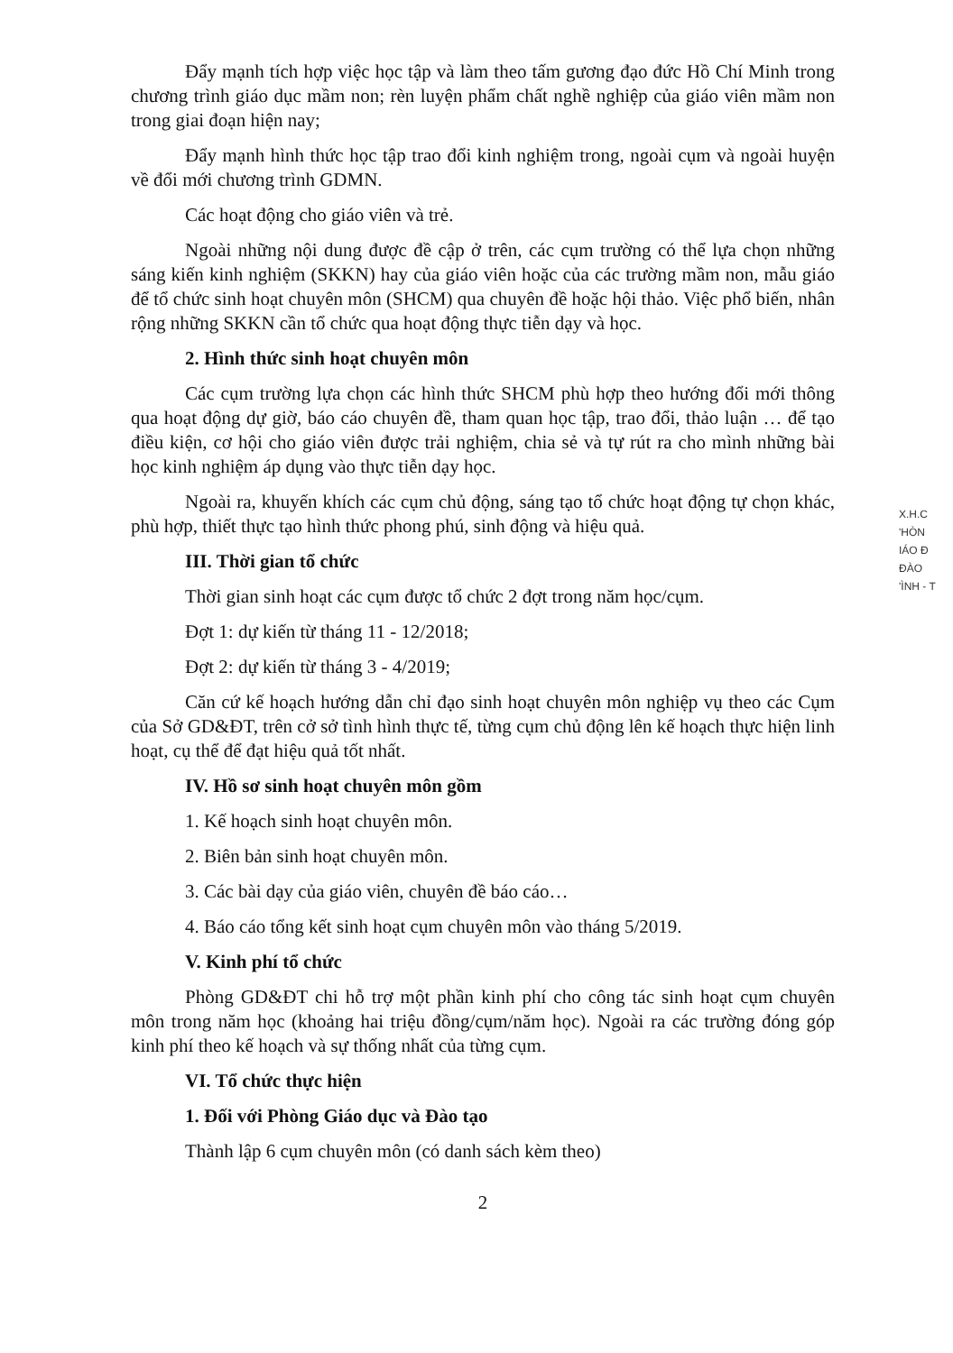Đẩy mạnh tích hợp việc học tập và làm theo tấm gương đạo đức Hồ Chí Minh trong chương trình giáo dục mầm non; rèn luyện phẩm chất nghề nghiệp của giáo viên mầm non trong giai đoạn hiện nay;
Đẩy mạnh hình thức học tập trao đổi kinh nghiệm trong, ngoài cụm và ngoài huyện về đổi mới chương trình GDMN.
Các hoạt động cho giáo viên và trẻ.
Ngoài những nội dung được đề cập ở trên, các cụm trường có thể lựa chọn những sáng kiến kinh nghiệm (SKKN) hay của giáo viên hoặc của các trường mầm non, mẫu giáo để tổ chức sinh hoạt chuyên môn (SHCM) qua chuyên đề hoặc hội thảo. Việc phổ biến, nhân rộng những SKKN cần tổ chức qua hoạt động thực tiễn dạy và học.
2. Hình thức sinh hoạt chuyên môn
Các cụm trường lựa chọn các hình thức SHCM phù hợp theo hướng đổi mới thông qua hoạt động dự giờ, báo cáo chuyên đề, tham quan học tập, trao đổi, thảo luận … để tạo điều kiện, cơ hội cho giáo viên được trải nghiệm, chia sẻ và tự rút ra cho mình những bài học kinh nghiệm áp dụng vào thực tiễn dạy học.
Ngoài ra, khuyến khích các cụm chủ động, sáng tạo tổ chức hoạt động tự chọn khác, phù hợp, thiết thực tạo hình thức phong phú, sinh động và hiệu quả.
III. Thời gian tổ chức
Thời gian sinh hoạt các cụm được tổ chức 2 đợt trong năm học/cụm.
Đợt 1: dự kiến từ tháng 11 - 12/2018;
Đợt 2: dự kiến từ tháng 3 - 4/2019;
Căn cứ kế hoạch hướng dẫn chỉ đạo sinh hoạt chuyên môn nghiệp vụ theo các Cụm của Sở GD&ĐT, trên cở sở tình hình thực tế, từng cụm chủ động lên kế hoạch thực hiện linh hoạt, cụ thể để đạt hiệu quả tốt nhất.
IV. Hồ sơ sinh hoạt chuyên môn gồm
1. Kế hoạch sinh hoạt chuyên môn.
2. Biên bản sinh hoạt chuyên môn.
3. Các bài dạy của giáo viên, chuyên đề báo cáo…
4. Báo cáo tổng kết sinh hoạt cụm chuyên môn vào tháng 5/2019.
V. Kinh phí tổ chức
Phòng GD&ĐT chi hỗ trợ một phần kinh phí cho công tác sinh hoạt cụm chuyên môn trong năm học (khoảng hai triệu đồng/cụm/năm học). Ngoài ra các trường đóng góp kinh phí theo kế hoạch và sự thống nhất của từng cụm.
VI. Tổ chức thực hiện
1. Đối với Phòng Giáo dục và Đào tạo
Thành lập 6 cụm chuyên môn (có danh sách kèm theo)
2
X.H.C
'HÒN
IÁO Đ
ĐÀO
'ÌNH - T